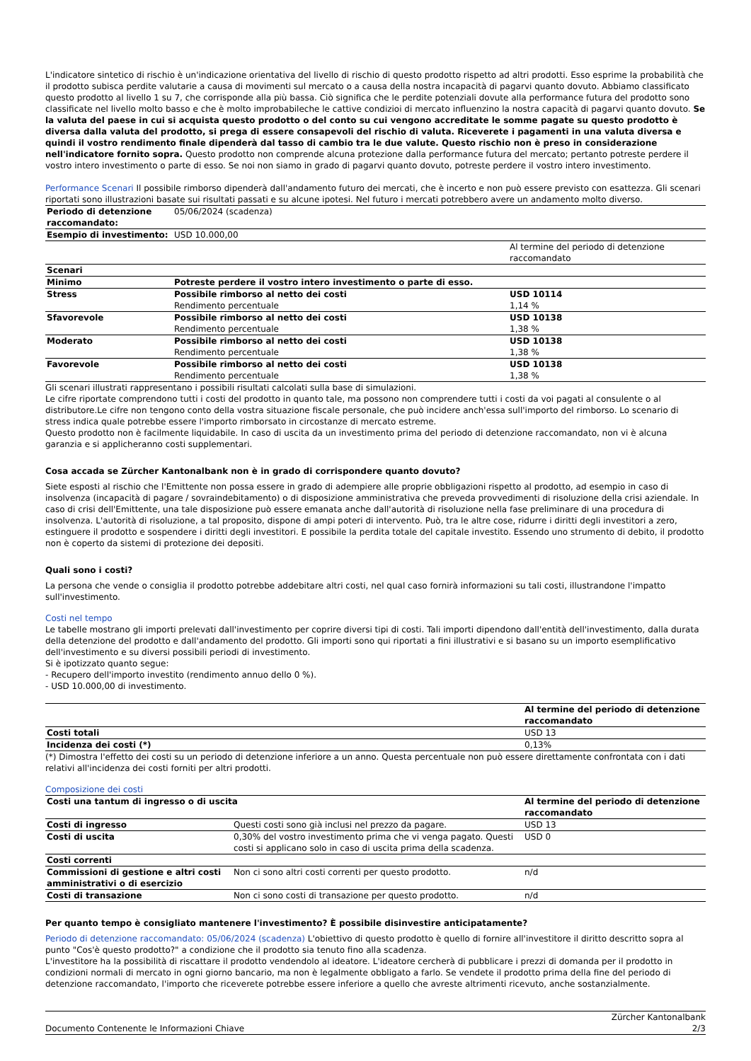L'indicatore sintetico di rischio è un'indicazione orientativa del livello di rischio di questo prodotto rispetto ad altri prodotti. Esso esprime la probabilità che il prodotto subisca perdite valutarie a causa di movimenti sul mercato o a causa della nostra incapacità di pagarvi quanto dovuto. Abbiamo classificato questo prodotto al livello 1 su 7, che corrisponde alla più bassa. Ciò significa che le perdite potenziali dovute alla performance futura del prodotto sono classificate nel livello molto basso e che è molto improbabileche le cattive condizioi di mercato influenzino la nostra capacità di pagarvi quanto dovuto. Se la valuta del paese in cui si acquista questo prodotto o del conto su cui vengono accreditate le somme pagate su questo prodotto è diversa dalla valuta del prodotto, si prega di essere consapevoli del rischio di valuta. Riceverete i pagamenti in una valuta diversa e quindi il vostro rendimento finale dipenderà dal tasso di cambio tra le due valute. Questo rischio non è preso in considerazione nell'indicatore fornito sopra. Questo prodotto non comprende alcuna protezione dalla performance futura del mercato; pertanto potreste perdere il vostro intero investimento o parte di esso. Se noi non siamo in grado di pagarvi quanto dovuto, potreste perdere il vostro intero investimento.
Performance Scenari Il possibile rimborso dipenderà dall'andamento futuro dei mercati, che è incerto e non può essere previsto con esattezza. Gli scenari riportati sono illustrazioni basate sui risultati passati e su alcune ipotesi. Nel futuro i mercati potrebbero avere un andamento molto diverso.
| Periodo di detenzione raccomandato: | 05/06/2024 (scadenza) | |
| Esempio di investimento: | USD 10.000,00 | |
| | | Al termine del periodo di detenzione raccomandato |
| Scenari | | |
| Minimo | Potreste perdere il vostro intero investimento o parte di esso. | |
| Stress | Possibile rimborso al netto dei costi Rendimento percentuale | USD 10114 1,14 % |
| Sfavorevole | Possibile rimborso al netto dei costi Rendimento percentuale | USD 10138 1,38 % |
| Moderato | Possibile rimborso al netto dei costi Rendimento percentuale | USD 10138 1,38 % |
| Favorevole | Possibile rimborso al netto dei costi Rendimento percentuale | USD 10138 1,38 % |
Gli scenari illustrati rappresentano i possibili risultati calcolati sulla base di simulazioni.
Le cifre riportate comprendono tutti i costi del prodotto in quanto tale, ma possono non comprendere tutti i costi da voi pagati al consulente o al distributore.Le cifre non tengono conto della vostra situazione fiscale personale, che può incidere anch'essa sull'importo del rimborso. Lo scenario di stress indica quale potrebbe essere l'importo rimborsato in circostanze di mercato estreme.
Questo prodotto non è facilmente liquidabile. In caso di uscita da un investimento prima del periodo di detenzione raccomandato, non vi è alcuna garanzia e si applicheranno costi supplementari.
Cosa accada se Zürcher Kantonalbank non è in grado di corrispondere quanto dovuto?
Siete esposti al rischio che l'Emittente non possa essere in grado di adempiere alle proprie obbligazioni rispetto al prodotto, ad esempio in caso di insolvenza (incapacità di pagare / sovraindebitamento) o di disposizione amministrativa che preveda provvedimenti di risoluzione della crisi aziendale. In caso di crisi dell'Emittente, una tale disposizione può essere emanata anche dall'autorità di risoluzione nella fase preliminare di una procedura di insolvenza. L'autorità di risoluzione, a tal proposito, dispone di ampi poteri di intervento. Può, tra le altre cose, ridurre i diritti degli investitori a zero, estinguere il prodotto e sospendere i diritti degli investitori. E possibile la perdita totale del capitale investito. Essendo uno strumento di debito, il prodotto non è coperto da sistemi di protezione dei depositi.
Quali sono i costi?
La persona che vende o consiglia il prodotto potrebbe addebitare altri costi, nel qual caso fornirà informazioni su tali costi, illustrandone l'impatto sull'investimento.
Costi nel tempo
Le tabelle mostrano gli importi prelevati dall'investimento per coprire diversi tipi di costi. Tali importi dipendono dall'entità dell'investimento, dalla durata della detenzione del prodotto e dall'andamento del prodotto. Gli importi sono qui riportati a fini illustrativi e si basano su un importo esemplificativo dell'investimento e su diversi possibili periodi di investimento.
Si è ipotizzato quanto segue:
- Recupero dell'importo investito (rendimento annuo dello 0 %).
- USD 10.000,00 di investimento.
| | Al termine del periodo di detenzione raccomandato |
| Costi totali | USD 13 |
| Incidenza dei costi (*) | 0,13% |
(*) Dimostra l'effetto dei costi su un periodo di detenzione inferiore a un anno. Questa percentuale non può essere direttamente confrontata con i dati relativi all'incidenza dei costi forniti per altri prodotti.
Composizione dei costi
| Costi una tantum di ingresso o di uscita | | Al termine del periodo di detenzione raccomandato |
| --- | --- | --- |
| Costi di ingresso | Questi costi sono già inclusi nel prezzo da pagare. | USD 13 |
| Costi di uscita | 0,30% del vostro investimento prima che vi venga pagato. Questi costi si applicano solo in caso di uscita prima della scadenza. | USD 0 |
| Costi correnti | | |
| Commissioni di gestione e altri costi amministrativi o di esercizio | Non ci sono altri costi correnti per questo prodotto. | n/d |
| Costi di transazione | Non ci sono costi di transazione per questo prodotto. | n/d |
Per quanto tempo è consigliato mantenere l'investimento? È possibile disinvestire anticipatamente?
Periodo di detenzione raccomandato: 05/06/2024 (scadenza) L'obiettivo di questo prodotto è quello di fornire all'investitore il diritto descritto sopra al punto "Cos'è questo prodotto?" a condizione che il prodotto sia tenuto fino alla scadenza.
L'investitore ha la possibilità di riscattare il prodotto vendendolo al ideatore. L'ideatore cercherà di pubblicare i prezzi di domanda per il prodotto in condizioni normali di mercato in ogni giorno bancario, ma non è legalmente obbligato a farlo. Se vendete il prodotto prima della fine del periodo di detenzione raccomandato, l'importo che riceverete potrebbe essere inferiore a quello che avreste altrimenti ricevuto, anche sostanzialmente.
Documento Contenente le Informazioni Chiave Zürcher Kantonalbank
2/3